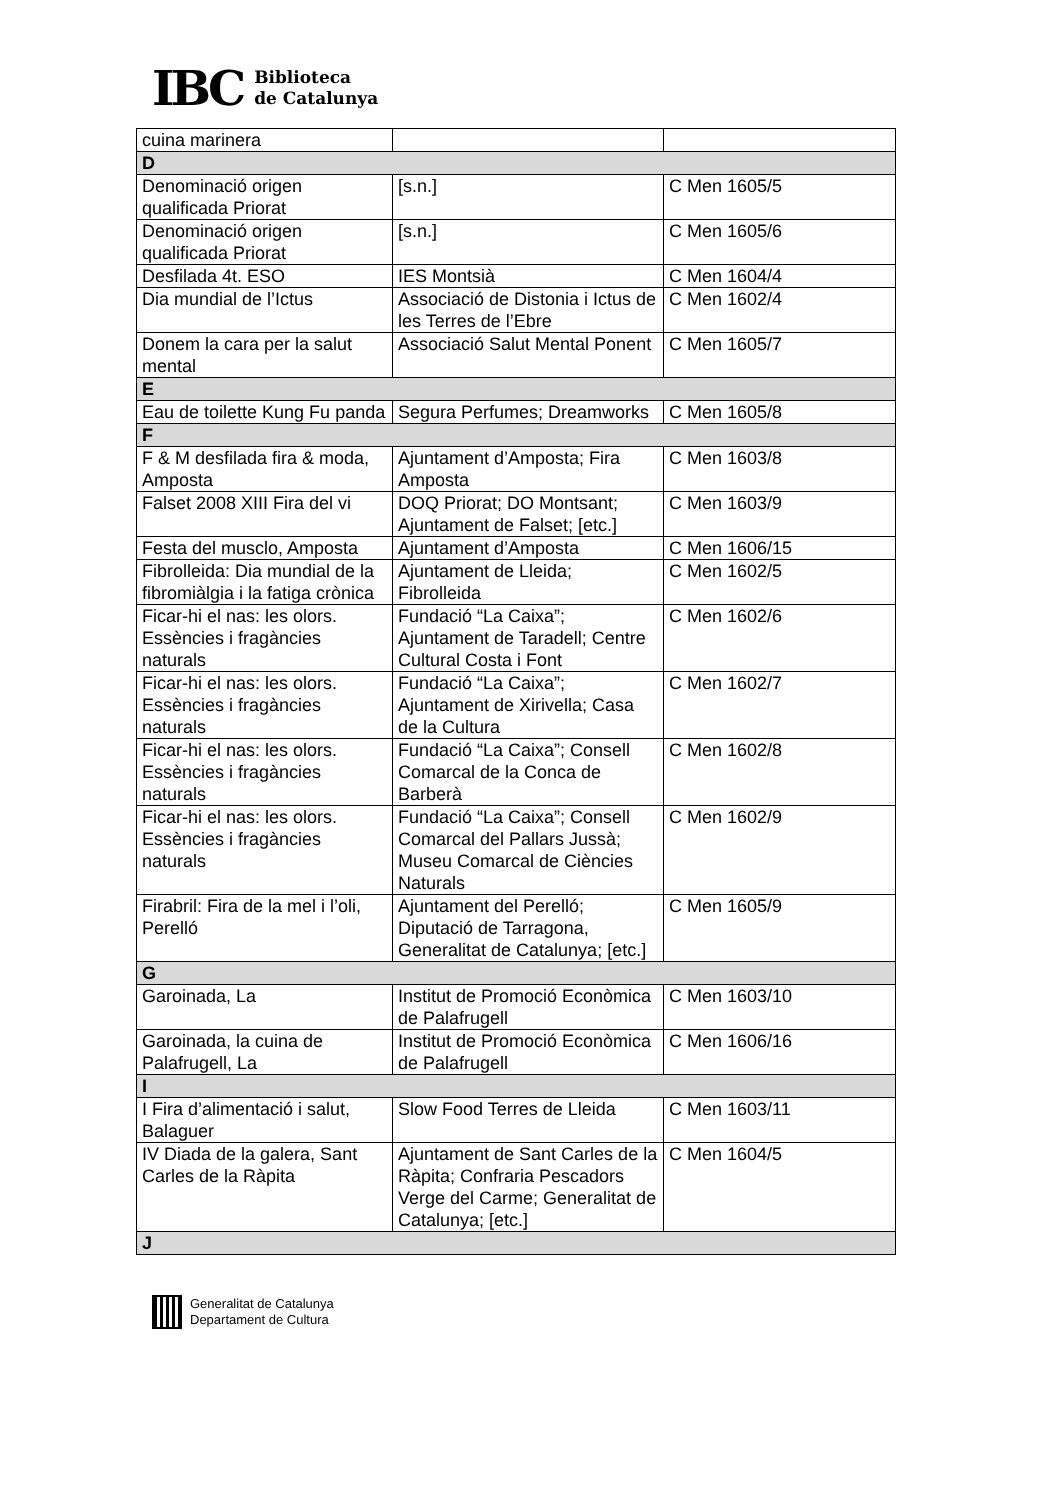IBC
Biblioteca
de Catalunya
| cuina marinera | | |
| D | | |
| Denominació origen qualificada Priorat | [s.n.] | C Men 1605/5 |
| Denominació origen qualificada Priorat | [s.n.] | C Men 1605/6 |
| Desfilada 4t. ESO | IES Montsià | C Men 1604/4 |
| Dia mundial de l’Ictus | Associació de Distonia i Ictus de les Terres de l’Ebre | C Men 1602/4 |
| Donem la cara per la salut mental | Associació Salut Mental Ponent | C Men 1605/7 |
| E | | |
| Eau de toilette Kung Fu panda | Segura Perfumes; Dreamworks | C Men 1605/8 |
| F | | |
| F & M desfilada fira & moda, Amposta | Ajuntament d’Amposta; Fira Amposta | C Men 1603/8 |
| Falset 2008 XIII Fira del vi | DOQ Priorat; DO Montsant; Ajuntament de Falset; [etc.] | C Men 1603/9 |
| Festa del musclo, Amposta | Ajuntament d’Amposta | C Men 1606/15 |
| Fibrolleida: Dia mundial de la fibromiàlgia i la fatiga crònica | Ajuntament de Lleida; Fibrolleida | C Men 1602/5 |
| Ficar-hi el nas: les olors. Essències i fragàncies naturals | Fundació “La Caixa”; Ajuntament de Taradell; Centre Cultural Costa i Font | C Men 1602/6 |
| Ficar-hi el nas: les olors. Essències i fragàncies naturals | Fundació “La Caixa”; Ajuntament de Xirivella; Casa de la Cultura | C Men 1602/7 |
| Ficar-hi el nas: les olors. Essències i fragàncies naturals | Fundació “La Caixa”; Consell Comarcal de la Conca de Barberà | C Men 1602/8 |
| Ficar-hi el nas: les olors. Essències i fragàncies naturals | Fundació “La Caixa”; Consell Comarcal del Pallars Jussà; Museu Comarcal de Ciències Naturals | C Men 1602/9 |
| Firabril: Fira de la mel i l’oli, Perelló | Ajuntament del Perelló; Diputació de Tarragona, Generalitat de Catalunya; [etc.] | C Men 1605/9 |
| G | | |
| Garoinada, La | Institut de Promoció Econòmica de Palafrugell | C Men 1603/10 |
| Garoinada, la cuina de Palafrugell, La | Institut de Promoció Econòmica de Palafrugell | C Men 1606/16 |
| I | | |
| I Fira d’alimentació i salut, Balaguer | Slow Food Terres de Lleida | C Men 1603/11 |
| IV Diada de la galera, Sant Carles de la Ràpita | Ajuntament de Sant Carles de la Ràpita; Confraria Pescadors Verge del Carme; Generalitat de Catalunya; [etc.] | C Men 1604/5 |
| J | | |
Generalitat de Catalunya
Departament de Cultura